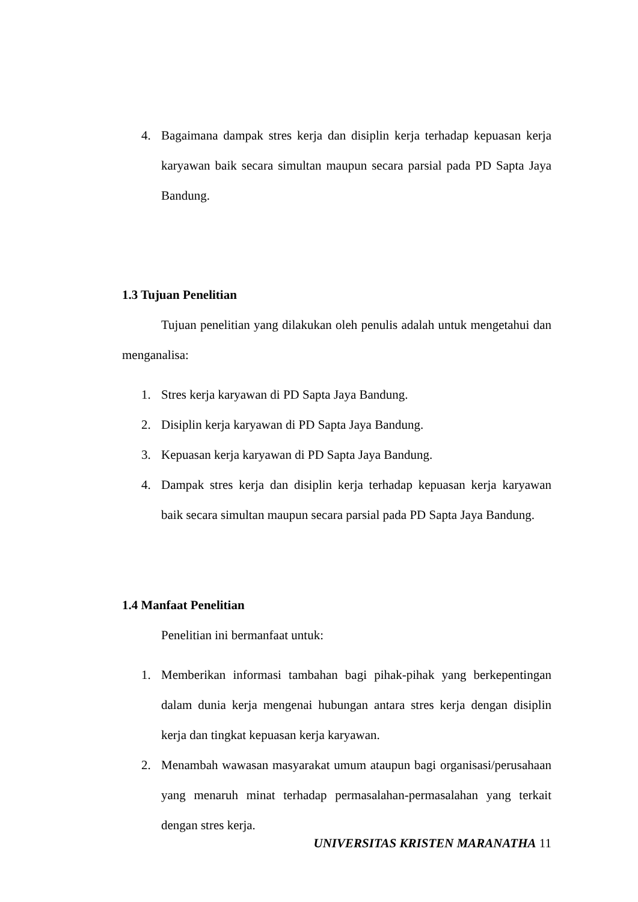4. Bagaimana dampak stres kerja dan disiplin kerja terhadap kepuasan kerja karyawan baik secara simultan maupun secara parsial pada PD Sapta Jaya Bandung.
1.3 Tujuan Penelitian
Tujuan penelitian yang dilakukan oleh penulis adalah untuk mengetahui dan menganalisa:
1. Stres kerja karyawan di PD Sapta Jaya Bandung.
2. Disiplin kerja karyawan di PD Sapta Jaya Bandung.
3. Kepuasan kerja karyawan di PD Sapta Jaya Bandung.
4. Dampak stres kerja dan disiplin kerja terhadap kepuasan kerja karyawan baik secara simultan maupun secara parsial pada PD Sapta Jaya Bandung.
1.4 Manfaat Penelitian
Penelitian ini bermanfaat untuk:
1. Memberikan informasi tambahan bagi pihak-pihak yang berkepentingan dalam dunia kerja mengenai hubungan antara stres kerja dengan disiplin kerja dan tingkat kepuasan kerja karyawan.
2. Menambah wawasan masyarakat umum ataupun bagi organisasi/perusahaan yang menaruh minat terhadap permasalahan-permasalahan yang terkait dengan stres kerja.
UNIVERSITAS KRISTEN MARANATHA 11